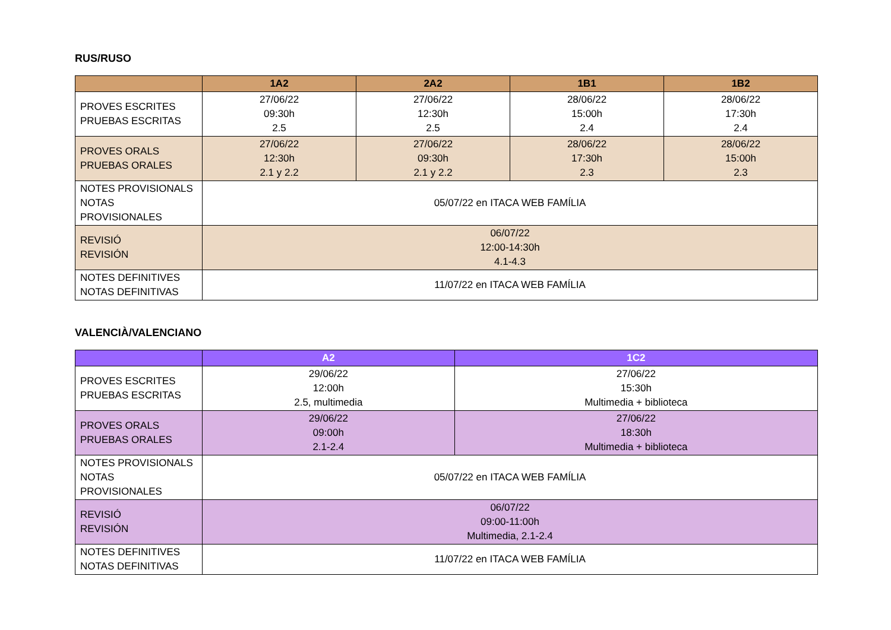RUS/RUSO
| | 1A2 | 2A2 | 1B1 | 1B2 |
| --- | --- | --- | --- | --- |
| PROVES ESCRITES PRUEBAS ESCRITAS | 27/06/22 09:30h 2.5 | 27/06/22 12:30h 2.5 | 28/06/22 15:00h 2.4 | 28/06/22 17:30h 2.4 |
| PROVES ORALS PRUEBAS ORALES | 27/06/22 12:30h 2.1 y 2.2 | 27/06/22 09:30h 2.1 y 2.2 | 28/06/22 17:30h 2.3 | 28/06/22 15:00h 2.3 |
| NOTES PROVISIONALS NOTAS PROVISIONALES | 05/07/22 en ITACA WEB FAMÍLIA | | | |
| REVISIÓ REVISIÓN | 06/07/22 12:00-14:30h 4.1-4.3 | | | |
| NOTES DEFINITIVES NOTAS DEFINITIVAS | 11/07/22 en ITACA WEB FAMÍLIA | | | |
VALENCIÀ/VALENCIANO
| | A2 | 1C2 |
| --- | --- | --- |
| PROVES ESCRITES PRUEBAS ESCRITAS | 29/06/22 12:00h 2.5, multimedia | 27/06/22 15:30h Multimedia + biblioteca |
| PROVES ORALS PRUEBAS ORALES | 29/06/22 09:00h 2.1-2.4 | 27/06/22 18:30h Multimedia + biblioteca |
| NOTES PROVISIONALS NOTAS PROVISIONALES | 05/07/22 en ITACA WEB FAMÍLIA | |
| REVISIÓ REVISIÓN | 06/07/22 09:00-11:00h Multimedia, 2.1-2.4 | |
| NOTES DEFINITIVES NOTAS DEFINITIVAS | 11/07/22 en ITACA WEB FAMÍLIA | |